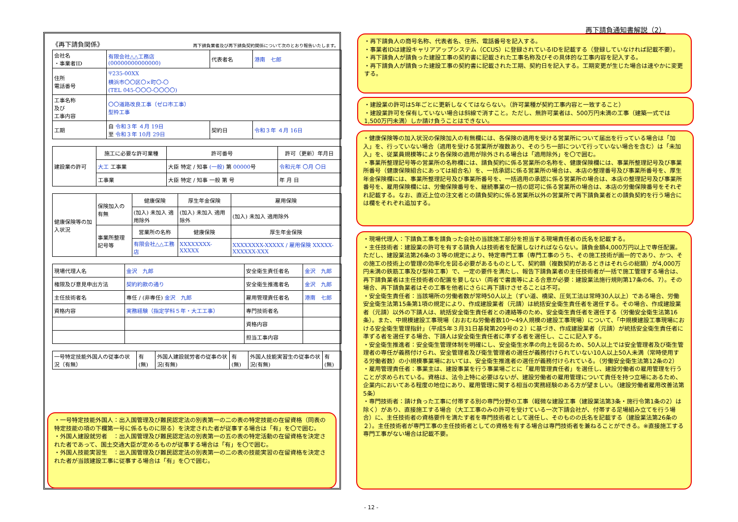再下請負通知書解説（2）
《再下請負関係》 再下請負業者及び再下請負契約関係について次のとおり報告いたします。
| 会社名 ・事業者ID | 有限会社△△工務店 (00000000000000) | 代表者名 | 港南 七郎 |
| 住所 電話番号 | 〒235-00XX 横浜市〇〇区〇×町〇-〇 (TEL 045-〇〇〇-〇〇〇〇) | | |
| 工事名称 及び 工事内容 | 〇〇道路改良工事（ゼロ市工事） 型枠工事 | | |
| 工期 | 自 令和３年 ４月 19日 至 令和３年 10月 29日 | 契約日 | 令和３年 ４月 16日 |
| 建設業の許可 | 施工に必要な許可業種 | 許可番号 | 許可（更新）年月日 |
| | 大工 工事業 | 大臣 特定 / 知事 (一般) 第 00000 号 | 令和元年 〇月 〇日 |
| | 工事業 | 大臣 特定 / 知事 一般 第 号 | 年 月 日 |
| 健康保険等の加入状況 | 保険加入の有無 | 健康保険 | 厚生年金保険 | 雇用保険 |
| | | (加入) 未加入 適用除外 | (加入) 未加入 適用除外 | (加入) 未加入 適用除外 |
| | 事業所整理記号等 | 営業所の名称 | 健康保険 | 厚生年金保険 |
| | | 有限会社△△工務店 | XXXXXXXX-XXXXX | XXXXXXXX-XXXXX / 雇用保険 XXXXX-XXXXXX-XXX |
| 現場代理人名 | 金沢 九郎 | 安全衛生責任者名 | 金沢 九郎 |
| 権限及び意見申出方法 | 契約約款の通り | 安全衛生推進者名 | 金沢 九郎 |
| 主任技術者名 | 専任 / (非専任) 金沢 九郎 | 雇用管理責任者名 | 港南 七郎 |
| 資格内容 | 実務経験（指定学科５年・大工工事） | 専門技術者名 | |
| | | 資格内容 | |
| | | 担当工事内容 | |
| 一号特定技能外国人の従事の状況（有無） | 有 (無) | 外国人建設就労者の従事の状況(有無) | 有 (無) | 外国人技能実習生の従事の状況(有無) | 有 (無) |
・一号特定技能外国人：出入国管理及び難民認定法の別表第一の二の表の特定技能の在留資格（同表の特定技能の項の下欄第一号に係るものに限る）を決定された者が従事する場合は「有」を〇で囲む。
・外国人建設就労者　：出入国管理及び難民認定法の別表第一の五の表の特定活動の在留資格を決定された者であって、国土交通大臣が定めるものが従事する場合は「有」を〇で囲む。
・外国人技能実習生　：出入国管理及び難民認定法の別表第一の二の表の技能実習の在留資格を決定された者が当該建設工事に従事する場合は「有」を〇で囲む。
・再下請負人の商号名称、代表者名、住所、電話番号を記入する。
・事業者IDは建設キャリアアップシステム（CCUS）に登録されているIDを記載する（登録していなければ記載不要）。
・再下請負人が請負った建設工事の契約書に記載された工事名称及びその具体的な工事内容を記入する。
・再下請負人が請負った建設工事の契約書に記載された工期、契約日を記入する。工期変更が生じた場合は速やかに変更する。
・建設業の許可は5年ごとに更新しなくてはならない。（許可業種が契約工事内容と一致すること）
・建設業許可を保有していない場合は斜線で消すこと。ただし、無許可業者は、500万円未満の工事（建築一式では1,500万円未満）しか請け負うことはできない。
・健康保険等の加入状況の保険加入の有無欄には、各保険の適用を受ける営業所について届出を行っている場合は「加入」を、行っていない場合（適用を受ける営業所が複数あり、そのうち一部について行っていない場合を含む）は「未加入」を、従業員規模等により各保険の適用が除外される場合は「適用除外」を〇で囲む。
・事業所整理記号等の営業所の名称欄には、請負契約に係る営業所の名称を、健康保険欄には、事業所整理記号及び事業所番号（健康保険組合にあっては組合名）を、一括承認に係る営業所の場合は、本店の整理番号及び事業所番号を、厚生年金保険欄には、事業所整理記号及び事業所番号を、一括適用の承認に係る営業所の場合は、本店の整理記号及び事業所番号を、雇用保険欄には、労働保険番号を、継続事業の一括の認可に係る営業所の場合は、本店の労働保険番号をそれぞれ記載する。なお、直近上位の注文者との請負契約に係る営業所以外の営業所で再下請負業者との請負契約を行う場合には欄をそれぞれ追加する。
・現場代理人：下請負工事を請負った会社の当該施工部分を担当する現場責任者の氏名を記載する。
・主任技術者：建設業の許可を有する請負人は技術者を配置しなければならない。請負金額4,000万円以上で専任配置。ただし、建設業法第26条の３等の規定により、特定専門工事（専門工事のうち、その施工技術が画一的であり、かつ、その施工の技術上の管理の効率化を図る必要があるものとして、契約額（複数契約があるときはそれらの総額）が4,000万円未満の鉄筋工事及び型枠工事）で、一定の要件を満たし、報告下請負業者の主任技術者が一括で施工管理する場合は、再下請負業者は主任技術者の配置を要しない（両者で書面等による合意が必要：建設業法施行規則第17条の6、7）。その場合、再下請負業者はその工事を他者にさらに再下請けさせることは不可。
・安全衛生責任者：当該場所の労働者数が常時50人以上（ずい道、橋梁、圧気工法は常時30人以上）である場合、労働安全衛生法第15条第1項の規定により、作成建設業者（元請）は統括安全衛生責任者を選任する。その場合、作成建設業者（元請）以外の下請人は、統括安全衛生責任者との連絡等のため、安全衛生責任者を選任する（労働安全衛生法第16条）。また、中規模建設工事現場（おおむね労働者数10〜49人規模の建設工事現場）について、「中規模建設工事現場における安全衛生管理指針」（平成5年３月31日基発第209号の２）に基づき、作成建設業者（元請）が統括安全衛生責任者に準ずる者を選任する場合、下請人は安全衛生責任者に準ずる者を選任し、ここに記入する。
・安全衛生推進者：安全衛生管理体制を明確にし、安全衛生水準の向上を図るため、50人以上では安全管理者及び衛生管理者の専任が義務付けられ、安全管理者及び衛生管理者の選任が義務付けられていない10人以上50人未満（常時使用する労働者数）の小規模事業場においては、安全衛生推進者の選任が義務付けられている。（労働安全衛生法第12条の2）
・雇用管理責任者：事業主は、建設事業を行う事業場ごとに「雇用管理責任者」を選任し、建設労働者の雇用管理を行うことが求められている。資格は、法令上特に必要はないが、建設労働者の雇用管理について責任を持つ立場にあるため、企業内においてある程度の地位にあり、雇用管理に関する相当の実務経験のある方が望ましい。（建設労働者雇用改善法第5条）
・専門技術者：請け負った工事に付帯する別の専門分野の工事（軽微な建設工事（建設業法第3条・施行令第1条の2）は除く）があり、直接施工する場合（大工工事のみの許可を受けている一次下請会社が、付帯する足場組み立てを行う場合）に、主任技術者の資格要件を満たす者を専門技術者として選任し、そのものの氏名を記載する（建設業法第26条の２）。主任技術者が専門工事の主任技術者としての資格を有する場合は専門技術者を兼ねることができる。※直接施工する専門工事がない場合は記載不要。
- 12 -